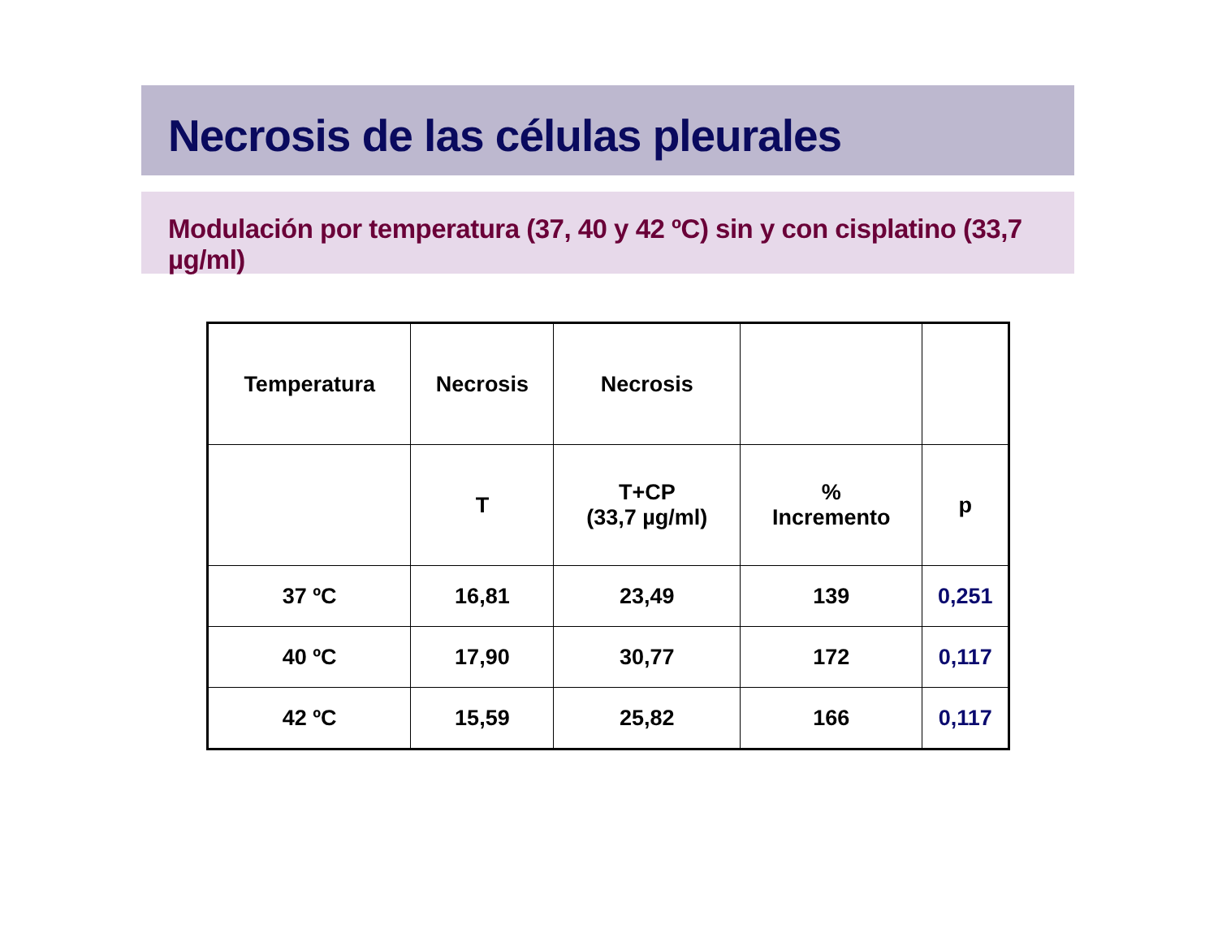Necrosis de las células pleurales
Modulación por temperatura (37, 40 y 42 ºC) sin y con cisplatino (33,7 µg/ml)
| Temperatura | Necrosis | Necrosis | | |
| | T | T+CP (33,7 µg/ml) | % Incremento | p |
| 37 ºC | 16,81 | 23,49 | 139 | 0,251 |
| 40 ºC | 17,90 | 30,77 | 172 | 0,117 |
| 42 ºC | 15,59 | 25,82 | 166 | 0,117 |